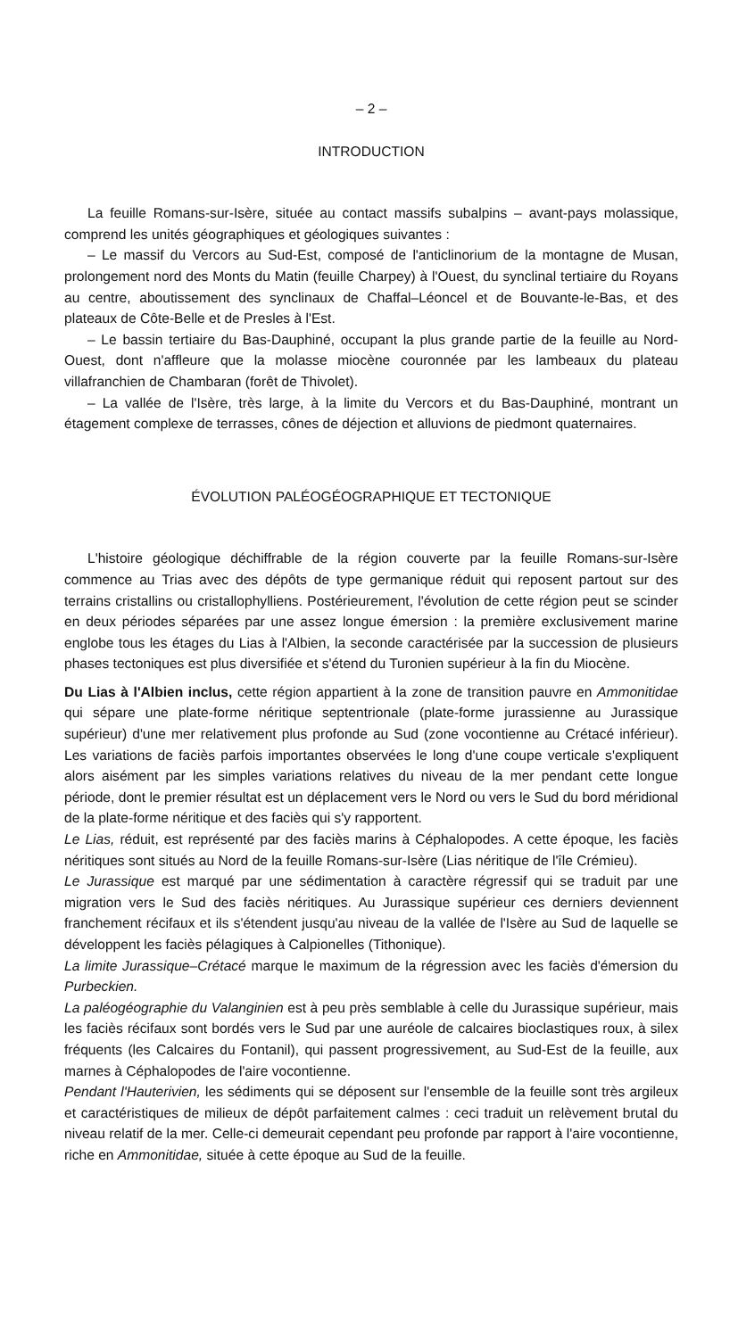– 2 –
INTRODUCTION
La feuille Romans-sur-Isère, située au contact massifs subalpins – avant-pays molassique, comprend les unités géographiques et géologiques suivantes :
– Le massif du Vercors au Sud-Est, composé de l'anticlinorium de la montagne de Musan, prolongement nord des Monts du Matin (feuille Charpey) à l'Ouest, du synclinal tertiaire du Royans au centre, aboutissement des synclinaux de Chaffal–Léoncel et de Bouvante-le-Bas, et des plateaux de Côte-Belle et de Presles à l'Est.
– Le bassin tertiaire du Bas-Dauphiné, occupant la plus grande partie de la feuille au Nord-Ouest, dont n'affleure que la molasse miocène couronnée par les lambeaux du plateau villafranchien de Chambaran (forêt de Thivolet).
– La vallée de l'Isère, très large, à la limite du Vercors et du Bas-Dauphiné, montrant un étagement complexe de terrasses, cônes de déjection et alluvions de piedmont quaternaires.
ÉVOLUTION PALÉOGÉOGRAPHIQUE ET TECTONIQUE
L'histoire géologique déchiffrable de la région couverte par la feuille Romans-sur-Isère commence au Trias avec des dépôts de type germanique réduit qui reposent partout sur des terrains cristallins ou cristallophylliens. Postérieurement, l'évolution de cette région peut se scinder en deux périodes séparées par une assez longue émersion : la première exclusivement marine englobe tous les étages du Lias à l'Albien, la seconde caractérisée par la succession de plusieurs phases tectoniques est plus diversifiée et s'étend du Turonien supérieur à la fin du Miocène.
Du Lias à l'Albien inclus, cette région appartient à la zone de transition pauvre en Ammonitidae qui sépare une plate-forme néritique septentrionale (plate-forme jurassienne au Jurassique supérieur) d'une mer relativement plus profonde au Sud (zone vocontienne au Crétacé inférieur). Les variations de faciès parfois importantes observées le long d'une coupe verticale s'expliquent alors aisément par les simples variations relatives du niveau de la mer pendant cette longue période, dont le premier résultat est un déplacement vers le Nord ou vers le Sud du bord méridional de la plate-forme néritique et des faciès qui s'y rapportent.
Le Lias, réduit, est représenté par des faciès marins à Céphalopodes. A cette époque, les faciès néritiques sont situés au Nord de la feuille Romans-sur-Isère (Lias néritique de l'île Crémieu).
Le Jurassique est marqué par une sédimentation à caractère régressif qui se traduit par une migration vers le Sud des faciès néritiques. Au Jurassique supérieur ces derniers deviennent franchement récifaux et ils s'étendent jusqu'au niveau de la vallée de l'Isère au Sud de laquelle se développent les faciès pélagiques à Calpionelles (Tithonique).
La limite Jurassique–Crétacé marque le maximum de la régression avec les faciès d'émersion du Purbeckien.
La paléogéographie du Valanginien est à peu près semblable à celle du Jurassique supérieur, mais les faciès récifaux sont bordés vers le Sud par une auréole de calcaires bioclastiques roux, à silex fréquents (les Calcaires du Fontanil), qui passent progressivement, au Sud-Est de la feuille, aux marnes à Céphalopodes de l'aire vocontienne.
Pendant l'Hauterivien, les sédiments qui se déposent sur l'ensemble de la feuille sont très argileux et caractéristiques de milieux de dépôt parfaitement calmes : ceci traduit un relèvement brutal du niveau relatif de la mer. Celle-ci demeurait cependant peu profonde par rapport à l'aire vocontienne, riche en Ammonitidae, située à cette époque au Sud de la feuille.